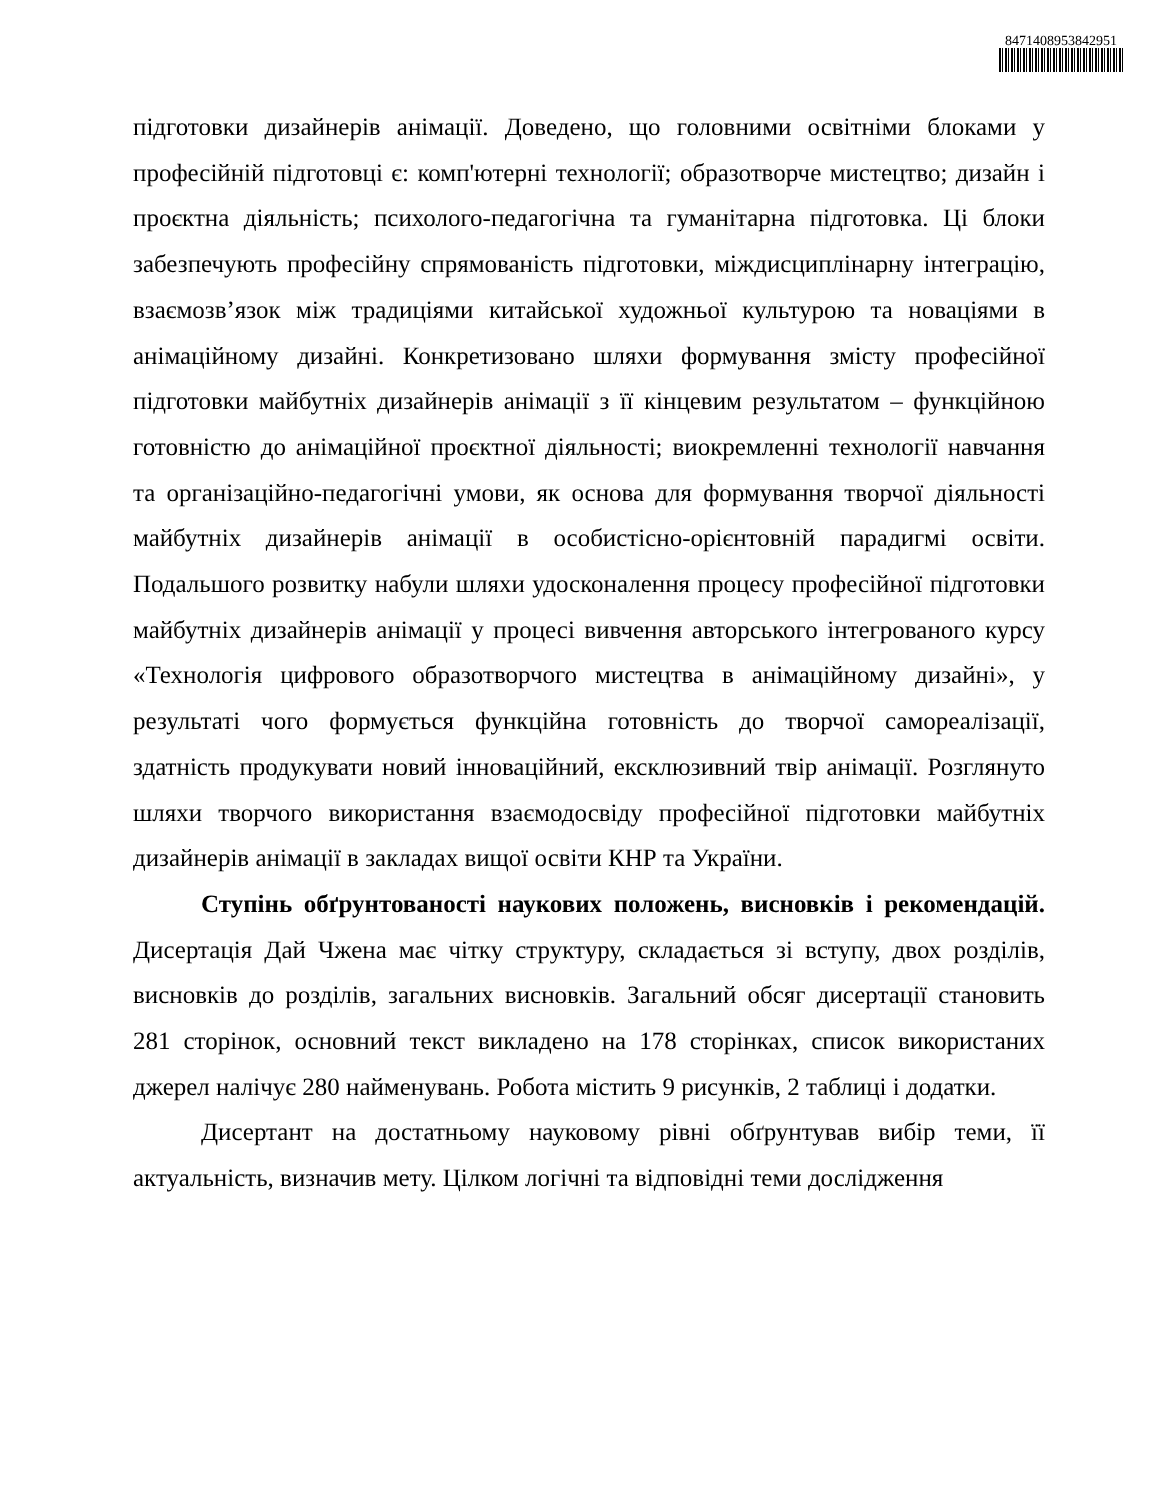8471408953842951
підготовки дизайнерів анімації. Доведено, що головними освітніми блоками у професійній підготовці є: комп'ютерні технології; образотворче мистецтво; дизайн і проєктна діяльність; психолого-педагогічна та гуманітарна підготовка. Ці блоки забезпечують професійну спрямованість підготовки, міждисциплінарну інтеграцію, взаємозв’язок між традиціями китайської художньої культурою та новаціями в анімаційному дизайні. Конкретизовано шляхи формування змісту професійної підготовки майбутніх дизайнерів анімації з її кінцевим результатом – функційною готовністю до анімаційної проєктної діяльності; виокремленні технології навчання та організаційно-педагогічні умови, як основа для формування творчої діяльності майбутніх дизайнерів анімації в особистісно-орієнтовній парадигмі освіти. Подальшого розвитку набули шляхи удосконалення процесу професійної підготовки майбутніх дизайнерів анімації у процесі вивчення авторського інтегрованого курсу «Технологія цифрового образотворчого мистецтва в анімаційному дизайні», у результаті чого формується функційна готовність до творчої самореалізації, здатність продукувати новий інноваційний, ексклюзивний твір анімації. Розглянуто шляхи творчого використання взаємодосвіду професійної підготовки майбутніх дизайнерів анімації в закладах вищої освіти КНР та України.
Ступінь обґрунтованості наукових положень, висновків і рекомендацій. Дисертація Дай Чжена має чітку структуру, складається зі вступу, двох розділів, висновків до розділів, загальних висновків. Загальний обсяг дисертації становить 281 сторінок, основний текст викладено на 178 сторінках, список використаних джерел налічує 280 найменувань. Робота містить 9 рисунків, 2 таблиці і додатки.
Дисертант на достатньому науковому рівні обґрунтував вибір теми, її актуальність, визначив мету. Цілком логічні та відповідні теми дослідження